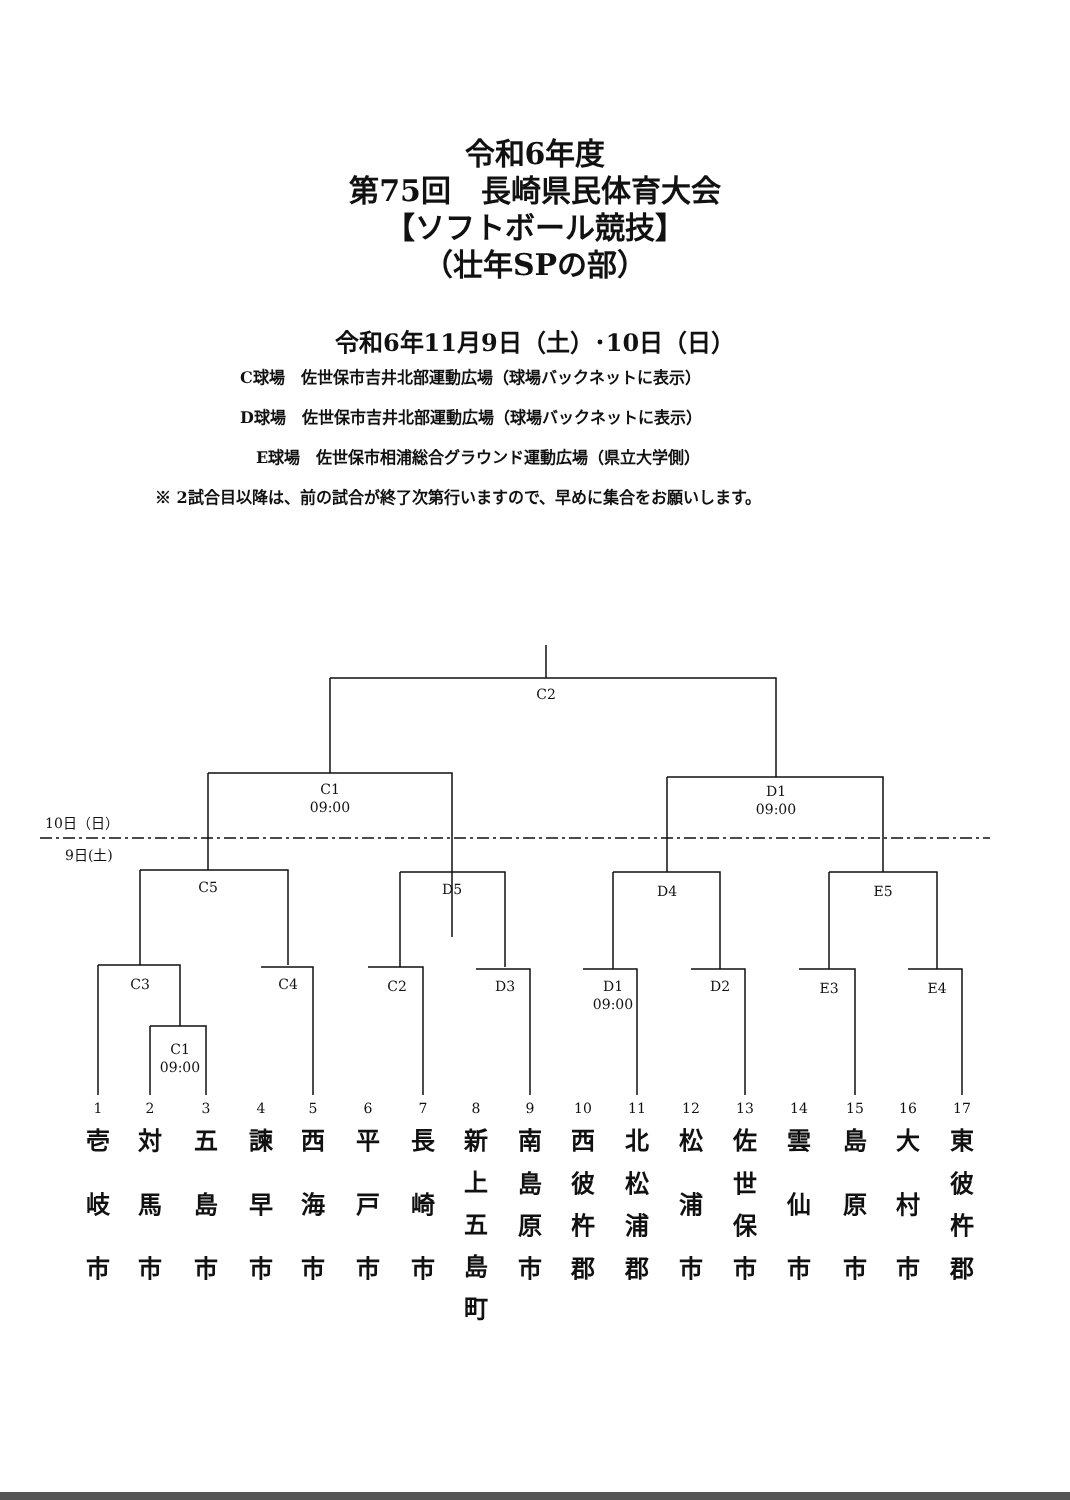令和6年度
第75回　長崎県民体育大会
【ソフトボール競技】
（壮年SPの部）
令和6年11月9日（土）･10日（日）
C球場　佐世保市吉井北部運動広場（球場バックネットに表示）
D球場　佐世保市吉井北部運動広場（球場バックネットに表示）
　E球場　佐世保市相浦総合グラウンド運動広場（県立大学側）
※ 2試合目以降は、前の試合が終了次第行いますので、早めに集合をお願いします。
C2
C1
09:00
D1
09:00
10日（日）
9日(土)
C5 D5 D4 E5
C3 C4 C2 D3
D1
09:00
D2 E3 E4
C1
09:00
1
壱岐市
2
対馬市
3
五島市
4
諫早市
5
西海市
6
平戸市
7
長崎市
8
新上五島町
9
南島原市
10
西彼杵郡
11
北松浦郡
12
松浦市
13
佐世保市
14
雲仙市
15
島原市
16
大村市
17
東彼杵郡